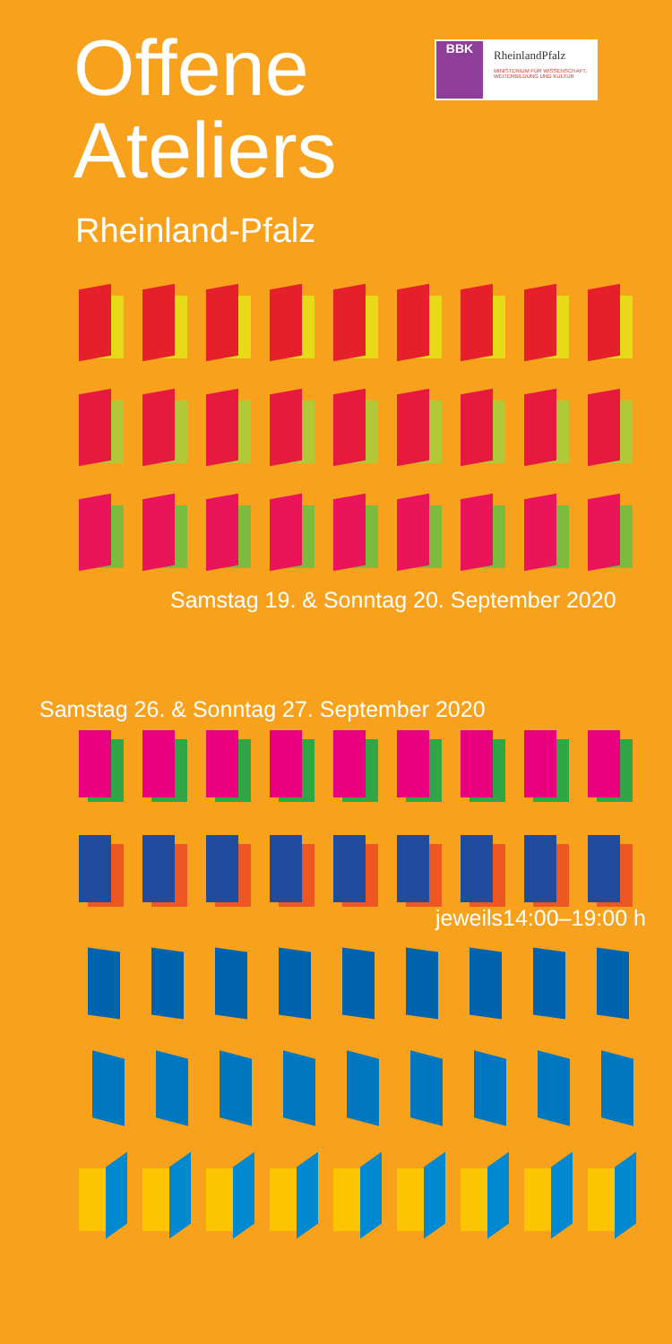Offene
Ateliers
Rheinland-Pfalz
BBK
RheinlandPfalz
MINISTERIUM FÜR WISSENSCHAFT, WEITERBILDUNG UND KULTUR
Samstag 19. & Sonntag 20. September 2020
Samstag 26. & Sonntag 27. September 2020
jeweils14:00–19:00 h